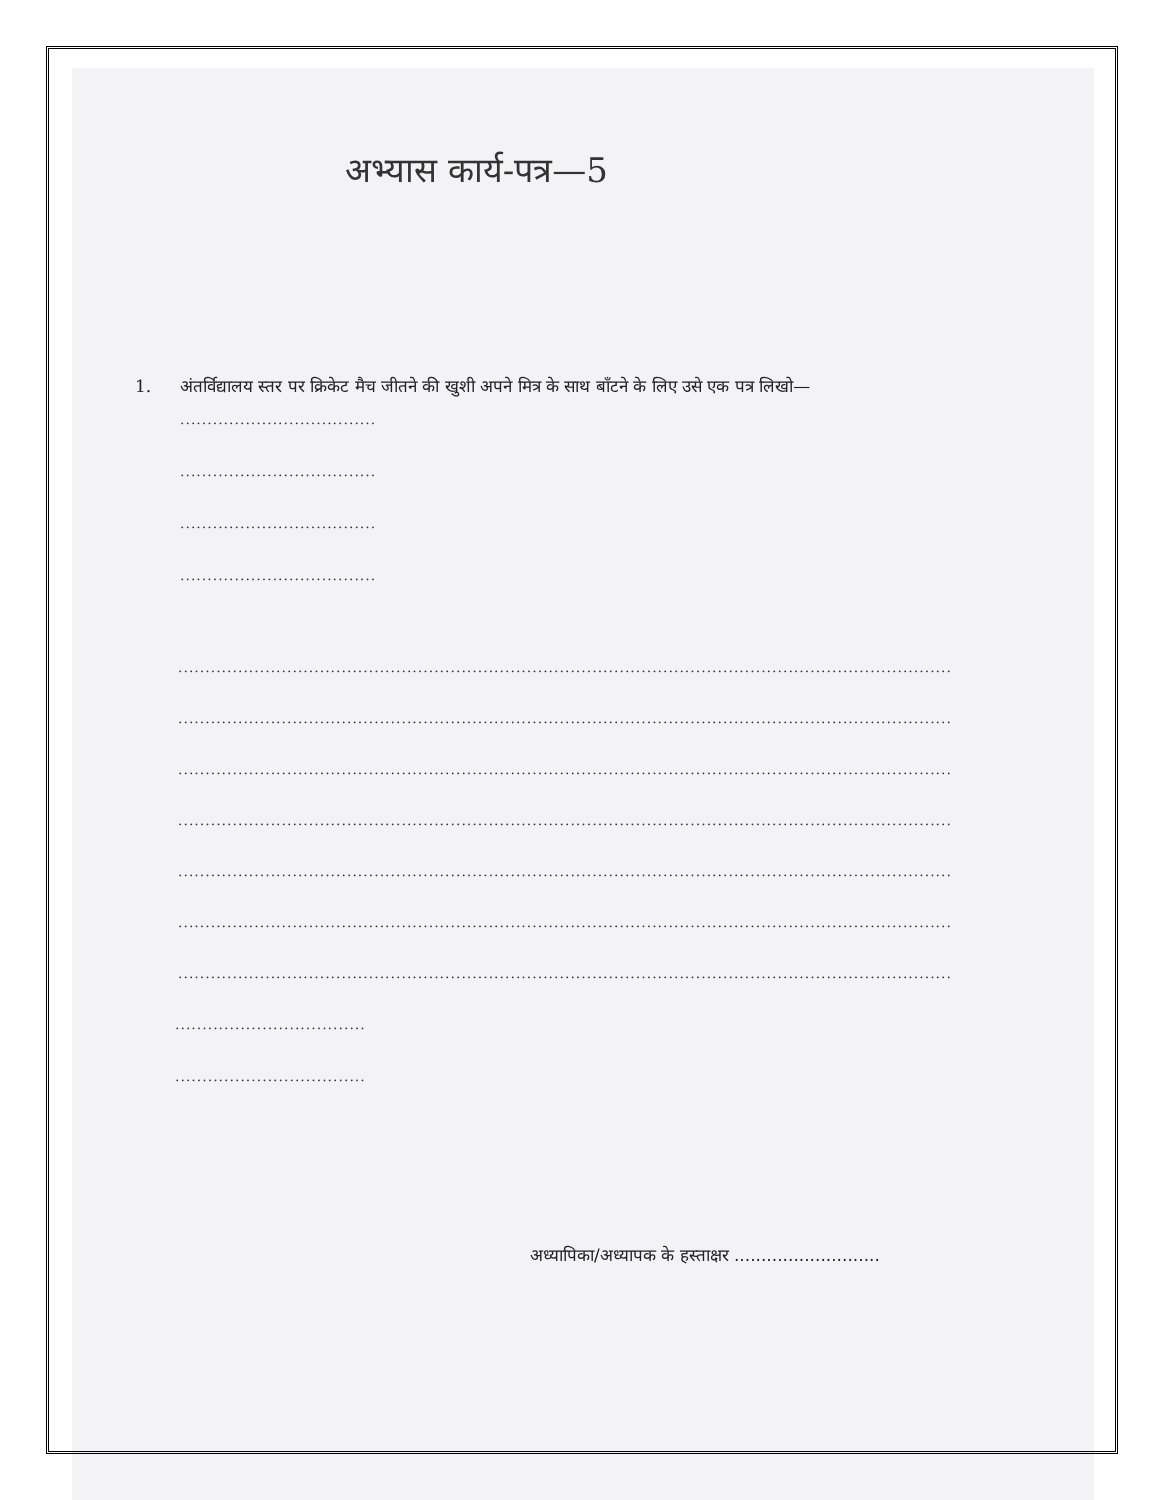अभ्यास कार्य-पत्र—5
1. अंतर्विद्यालय स्तर पर क्रिकेट मैच जीतने की खुशी अपने मित्र के साथ बाँटने के लिए उसे एक पत्र लिखो—
..............................................
..............................................
..............................................
..............................................
........................................................................................................................................................................................................
........................................................................................................................................................................................................
........................................................................................................................................................................................................
........................................................................................................................................................................................................
........................................................................................................................................................................................................
........................................................................................................................................................................................................
........................................................................................................................................................................................................
..............................................
..............................................
अध्यापिका/अध्यापक के हस्ताक्षर ...........................